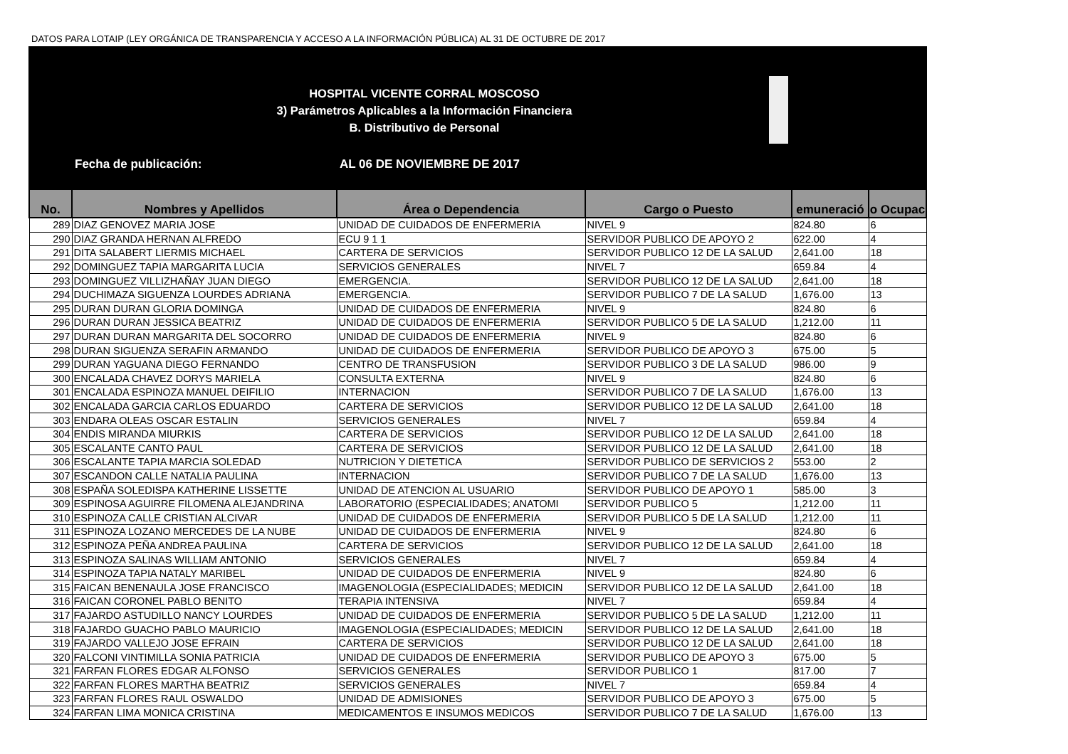DATOS PARA LOTAIP (LEY ORGÁNICA DE TRANSPARENCIA Y ACCESO A LA INFORMACIÓN PÚBLICA) AL 31 DE OCTUBRE DE 2017
HOSPITAL VICENTE CORRAL MOSCOSO
3) Parámetros Aplicables a la Información Financiera
B. Distributivo de Personal
Fecha de publicación: AL 06 DE NOVIEMBRE DE 2017
| No. | Nombres y Apellidos | Área o Dependencia | Cargo o Puesto | emuneració | o Ocupac |
| --- | --- | --- | --- | --- | --- |
| 289 | DIAZ GENOVEZ MARIA JOSE | UNIDAD DE CUIDADOS DE ENFERMERIA | NIVEL 9 | 824.80 | 6 |
| 290 | DIAZ GRANDA HERNAN ALFREDO | ECU 9 1 1 | SERVIDOR PUBLICO DE APOYO 2 | 622.00 | 4 |
| 291 | DITA SALABERT LIERMIS MICHAEL | CARTERA DE SERVICIOS | SERVIDOR PUBLICO 12 DE LA SALUD | 2,641.00 | 18 |
| 292 | DOMINGUEZ TAPIA MARGARITA LUCIA | SERVICIOS GENERALES | NIVEL 7 | 659.84 | 4 |
| 293 | DOMINGUEZ VILLIZHAÑAY JUAN DIEGO | EMERGENCIA. | SERVIDOR PUBLICO 12 DE LA SALUD | 2,641.00 | 18 |
| 294 | DUCHIMAZA SIGUENZA LOURDES ADRIANA | EMERGENCIA. | SERVIDOR PUBLICO 7 DE LA SALUD | 1,676.00 | 13 |
| 295 | DURAN DURAN GLORIA DOMINGA | UNIDAD DE CUIDADOS DE ENFERMERIA | NIVEL 9 | 824.80 | 6 |
| 296 | DURAN DURAN JESSICA BEATRIZ | UNIDAD DE CUIDADOS DE ENFERMERIA | SERVIDOR PUBLICO 5 DE LA SALUD | 1,212.00 | 11 |
| 297 | DURAN DURAN MARGARITA DEL SOCORRO | UNIDAD DE CUIDADOS DE ENFERMERIA | NIVEL 9 | 824.80 | 6 |
| 298 | DURAN SIGUENZA SERAFIN ARMANDO | UNIDAD DE CUIDADOS DE ENFERMERIA | SERVIDOR PUBLICO DE APOYO 3 | 675.00 | 5 |
| 299 | DURAN YAGUANA DIEGO FERNANDO | CENTRO DE TRANSFUSION | SERVIDOR PUBLICO 3 DE LA SALUD | 986.00 | 9 |
| 300 | ENCALADA CHAVEZ DORYS MARIELA | CONSULTA EXTERNA | NIVEL 9 | 824.80 | 6 |
| 301 | ENCALADA ESPINOZA MANUEL DEIFILIO | INTERNACION | SERVIDOR PUBLICO 7 DE LA SALUD | 1,676.00 | 13 |
| 302 | ENCALADA GARCIA CARLOS EDUARDO | CARTERA DE SERVICIOS | SERVIDOR PUBLICO 12 DE LA SALUD | 2,641.00 | 18 |
| 303 | ENDARA OLEAS OSCAR ESTALIN | SERVICIOS GENERALES | NIVEL 7 | 659.84 | 4 |
| 304 | ENDIS MIRANDA MIURKIS | CARTERA DE SERVICIOS | SERVIDOR PUBLICO 12 DE LA SALUD | 2,641.00 | 18 |
| 305 | ESCALANTE CANTO PAUL | CARTERA DE SERVICIOS | SERVIDOR PUBLICO 12 DE LA SALUD | 2,641.00 | 18 |
| 306 | ESCALANTE TAPIA MARCIA SOLEDAD | NUTRICION Y DIETETICA | SERVIDOR PUBLICO DE SERVICIOS 2 | 553.00 | 2 |
| 307 | ESCANDON CALLE NATALIA PAULINA | INTERNACION | SERVIDOR PUBLICO 7 DE LA SALUD | 1,676.00 | 13 |
| 308 | ESPAÑA SOLEDISPA KATHERINE LISSETTE | UNIDAD DE ATENCION AL USUARIO | SERVIDOR PUBLICO DE APOYO 1 | 585.00 | 3 |
| 309 | ESPINOSA AGUIRRE FILOMENA ALEJANDRINA | LABORATORIO (ESPECIALIDADES; ANATOMI | SERVIDOR PUBLICO 5 | 1,212.00 | 11 |
| 310 | ESPINOZA CALLE CRISTIAN ALCIVAR | UNIDAD DE CUIDADOS DE ENFERMERIA | SERVIDOR PUBLICO 5 DE LA SALUD | 1,212.00 | 11 |
| 311 | ESPINOZA LOZANO MERCEDES DE LA NUBE | UNIDAD DE CUIDADOS DE ENFERMERIA | NIVEL 9 | 824.80 | 6 |
| 312 | ESPINOZA PEÑA ANDREA PAULINA | CARTERA DE SERVICIOS | SERVIDOR PUBLICO 12 DE LA SALUD | 2,641.00 | 18 |
| 313 | ESPINOZA SALINAS WILLIAM ANTONIO | SERVICIOS GENERALES | NIVEL 7 | 659.84 | 4 |
| 314 | ESPINOZA TAPIA NATALY MARIBEL | UNIDAD DE CUIDADOS DE ENFERMERIA | NIVEL 9 | 824.80 | 6 |
| 315 | FAICAN BENENAULA JOSE FRANCISCO | IMAGENOLOGIA (ESPECIALIDADES; MEDICIN | SERVIDOR PUBLICO 12 DE LA SALUD | 2,641.00 | 18 |
| 316 | FAICAN CORONEL PABLO BENITO | TERAPIA INTENSIVA | NIVEL 7 | 659.84 | 4 |
| 317 | FAJARDO ASTUDILLO NANCY LOURDES | UNIDAD DE CUIDADOS DE ENFERMERIA | SERVIDOR PUBLICO 5 DE LA SALUD | 1,212.00 | 11 |
| 318 | FAJARDO GUACHO PABLO MAURICIO | IMAGENOLOGIA (ESPECIALIDADES; MEDICIN | SERVIDOR PUBLICO 12 DE LA SALUD | 2,641.00 | 18 |
| 319 | FAJARDO VALLEJO JOSE EFRAIN | CARTERA DE SERVICIOS | SERVIDOR PUBLICO 12 DE LA SALUD | 2,641.00 | 18 |
| 320 | FALCONI VINTIMILLA SONIA PATRICIA | UNIDAD DE CUIDADOS DE ENFERMERIA | SERVIDOR PUBLICO DE APOYO 3 | 675.00 | 5 |
| 321 | FARFAN FLORES EDGAR ALFONSO | SERVICIOS GENERALES | SERVIDOR PUBLICO 1 | 817.00 | 7 |
| 322 | FARFAN FLORES MARTHA BEATRIZ | SERVICIOS GENERALES | NIVEL 7 | 659.84 | 4 |
| 323 | FARFAN FLORES RAUL OSWALDO | UNIDAD DE ADMISIONES | SERVIDOR PUBLICO DE APOYO 3 | 675.00 | 5 |
| 324 | FARFAN LIMA MONICA CRISTINA | MEDICAMENTOS E INSUMOS MEDICOS | SERVIDOR PUBLICO 7 DE LA SALUD | 1,676.00 | 13 |